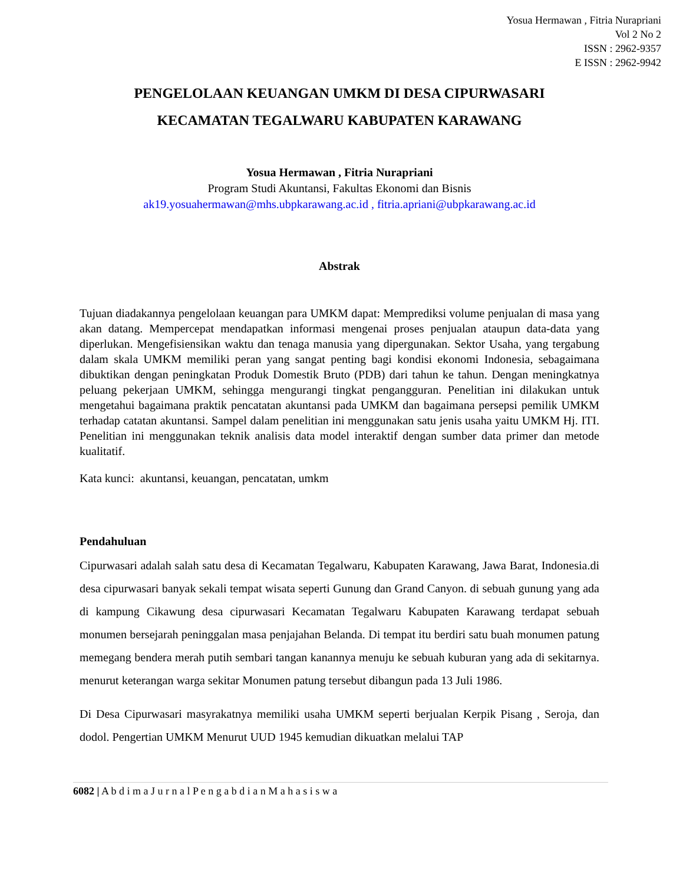Yosua Hermawan , Fitria Nurapriani
Vol 2 No 2
ISSN : 2962-9357
E ISSN : 2962-9942
PENGELOLAAN KEUANGAN UMKM DI DESA CIPURWASARI
KECAMATAN TEGALWARU KABUPATEN KARAWANG
Yosua Hermawan , Fitria Nurapriani
Program Studi Akuntansi, Fakultas Ekonomi dan Bisnis
ak19.yosuahermawan@mhs.ubpkarawang.ac.id , fitria.apriani@ubpkarawang.ac.id
Abstrak
Tujuan diadakannya pengelolaan keuangan para UMKM dapat: Memprediksi volume penjualan di masa yang akan datang. Mempercepat mendapatkan informasi mengenai proses penjualan ataupun data-data yang diperlukan. Mengefisiensikan waktu dan tenaga manusia yang dipergunakan. Sektor Usaha, yang tergabung dalam skala UMKM memiliki peran yang sangat penting bagi kondisi ekonomi Indonesia, sebagaimana dibuktikan dengan peningkatan Produk Domestik Bruto (PDB) dari tahun ke tahun. Dengan meningkatnya peluang pekerjaan UMKM, sehingga mengurangi tingkat pengangguran. Penelitian ini dilakukan untuk mengetahui bagaimana praktik pencatatan akuntansi pada UMKM dan bagaimana persepsi pemilik UMKM terhadap catatan akuntansi. Sampel dalam penelitian ini menggunakan satu jenis usaha yaitu UMKM Hj. ITI. Penelitian ini menggunakan teknik analisis data model interaktif dengan sumber data primer dan metode kualitatif.
Kata kunci: akuntansi, keuangan, pencatatan, umkm
Pendahuluan
Cipurwasari adalah salah satu desa di Kecamatan Tegalwaru, Kabupaten Karawang, Jawa Barat, Indonesia.di desa cipurwasari banyak sekali tempat wisata seperti Gunung dan Grand Canyon. di sebuah gunung yang ada di kampung Cikawung desa cipurwasari Kecamatan Tegalwaru Kabupaten Karawang terdapat sebuah monumen bersejarah peninggalan masa penjajahan Belanda. Di tempat itu berdiri satu buah monumen patung memegang bendera merah putih sembari tangan kanannya menuju ke sebuah kuburan yang ada di sekitarnya. menurut keterangan warga sekitar Monumen patung tersebut dibangun pada 13 Juli 1986.
Di Desa Cipurwasari masyrakatnya memiliki usaha UMKM seperti berjualan Kerpik Pisang , Seroja, dan dodol. Pengertian UMKM Menurut UUD 1945 kemudian dikuatkan melalui TAP
6082 | A b d i m a J u r n a l P e n g a b d i a n M a h a s i s w a